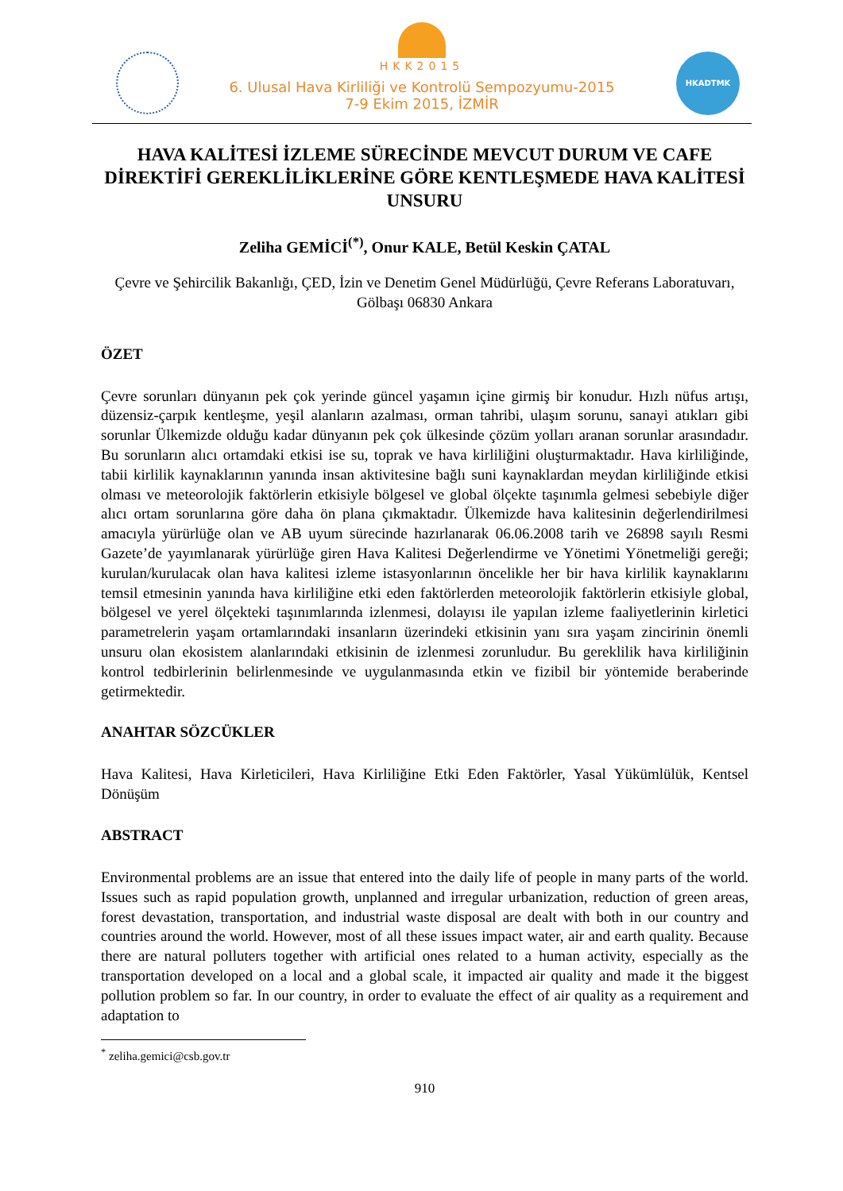HKADTMK
HKK2015
6. Ulusal Hava Kirliliği ve Kontrolü Sempozyumu-2015
7-9 Ekim 2015, İZMİR
HAVA KALİTESİ İZLEME SÜRECİNDE MEVCUT DURUM VE CAFE DİREKTİFİ GEREKLİLİKLERİNE GÖRE KENTLEŞMEDE HAVA KALİTESİ UNSURU
Zeliha GEMİCİ<sup>(*)</sup>, Onur KALE, Betül Keskin ÇATAL
Çevre ve Şehircilik Bakanlığı, ÇED, İzin ve Denetim Genel Müdürlüğü, Çevre Referans Laboratuvarı, Gölbaşı 06830 Ankara
ÖZET
Çevre sorunları dünyanın pek çok yerinde güncel yaşamın içine girmiş bir konudur. Hızlı nüfus artışı, düzensiz-çarpık kentleşme, yeşil alanların azalması, orman tahribi, ulaşım sorunu, sanayi atıkları gibi sorunlar Ülkemizde olduğu kadar dünyanın pek çok ülkesinde çözüm yolları aranan sorunlar arasındadır. Bu sorunların alıcı ortamdaki etkisi ise su, toprak ve hava kirliliğini oluşturmaktadır. Hava kirliliğinde, tabii kirlilik kaynaklarının yanında insan aktivitesine bağlı suni kaynaklardan meydan kirliliğinde etkisi olması ve meteorolojik faktörlerin etkisiyle bölgesel ve global ölçekte taşınımla gelmesi sebebiyle diğer alıcı ortam sorunlarına göre daha ön plana çıkmaktadır. Ülkemizde hava kalitesinin değerlendirilmesi amacıyla yürürlüğe olan ve AB uyum sürecinde hazırlanarak 06.06.2008 tarih ve 26898 sayılı Resmi Gazete’de yayımlanarak yürürlüğe giren Hava Kalitesi Değerlendirme ve Yönetimi Yönetmeliği gereği; kurulan/kurulacak olan hava kalitesi izleme istasyonlarının öncelikle her bir hava kirlilik kaynaklarını temsil etmesinin yanında hava kirliliğine etki eden faktörlerden meteorolojik faktörlerin etkisiyle global, bölgesel ve yerel ölçekteki taşınımlarında izlenmesi, dolayısı ile yapılan izleme faaliyetlerinin kirletici parametrelerin yaşam ortamlarındaki insanların üzerindeki etkisinin yanı sıra yaşam zincirinin önemli unsuru olan ekosistem alanlarındaki etkisinin de izlenmesi zorunludur. Bu gereklilik hava kirliliğinin kontrol tedbirlerinin belirlenmesinde ve uygulanmasında etkin ve fizibil bir yöntemide beraberinde getirmektedir.
ANAHTAR SÖZCÜKLER
Hava Kalitesi, Hava Kirleticileri, Hava Kirliliğine Etki Eden Faktörler, Yasal Yükümlülük, Kentsel Dönüşüm
ABSTRACT
Environmental problems are an issue that entered into the daily life of people in many parts of the world. Issues such as rapid population growth, unplanned and irregular urbanization, reduction of green areas, forest devastation, transportation, and industrial waste disposal are dealt with both in our country and countries around the world. However, most of all these issues impact water, air and earth quality. Because there are natural polluters together with artificial ones related to a human activity, especially as the transportation developed on a local and a global scale, it impacted air quality and made it the biggest pollution problem so far. In our country, in order to evaluate the effect of air quality as a requirement and adaptation to
<sup>*</sup> zeliha.gemici@csb.gov.tr
910